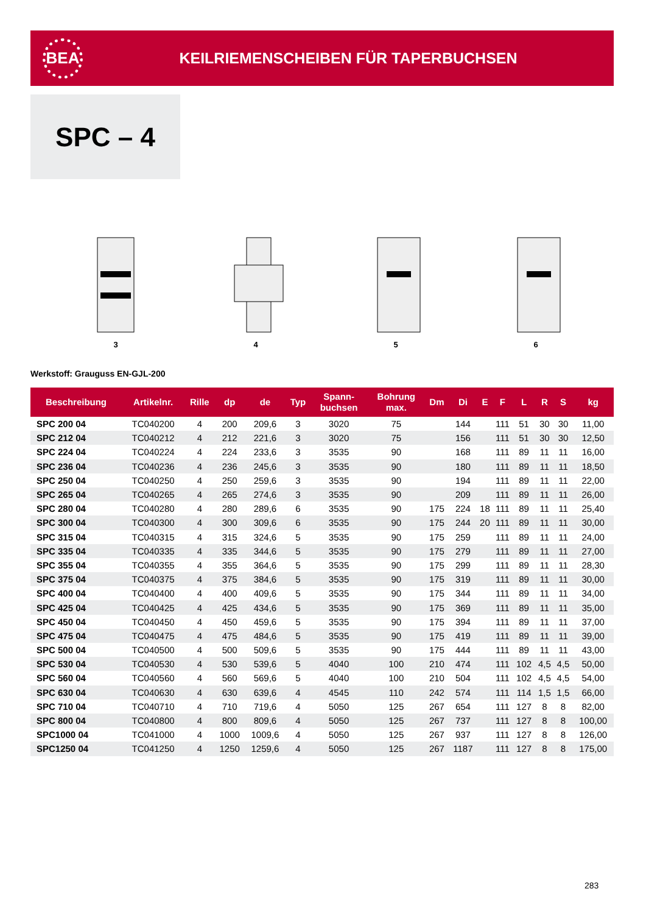BEA
KEILRIEMENSCHEIBEN FÜR TAPERBUCHSEN
SPC – 4
3 4 5 6
Werkstoff: Grauguss EN-GJL-200
| Beschreibung | Artikelnr. | Rille | dp | de | Typ | Spann- buchsen | Bohrung max. | Dm | Di | E | F | L | R | S | kg |
| --- | --- | --- | --- | --- | --- | --- | --- | --- | --- | --- | --- | --- | --- | --- | --- |
| SPC 200 04 | TC040200 | 4 | 200 | 209,6 | 3 | 3020 | 75 | | 144 | | 111 | 51 | 30 | 30 | 11,00 |
| SPC 212 04 | TC040212 | 4 | 212 | 221,6 | 3 | 3020 | 75 | | 156 | | 111 | 51 | 30 | 30 | 12,50 |
| SPC 224 04 | TC040224 | 4 | 224 | 233,6 | 3 | 3535 | 90 | | 168 | | 111 | 89 | 11 | 11 | 16,00 |
| SPC 236 04 | TC040236 | 4 | 236 | 245,6 | 3 | 3535 | 90 | | 180 | | 111 | 89 | 11 | 11 | 18,50 |
| SPC 250 04 | TC040250 | 4 | 250 | 259,6 | 3 | 3535 | 90 | | 194 | | 111 | 89 | 11 | 11 | 22,00 |
| SPC 265 04 | TC040265 | 4 | 265 | 274,6 | 3 | 3535 | 90 | | 209 | | 111 | 89 | 11 | 11 | 26,00 |
| SPC 280 04 | TC040280 | 4 | 280 | 289,6 | 6 | 3535 | 90 | 175 | 224 | 18 | 111 | 89 | 11 | 11 | 25,40 |
| SPC 300 04 | TC040300 | 4 | 300 | 309,6 | 6 | 3535 | 90 | 175 | 244 | 20 | 111 | 89 | 11 | 11 | 30,00 |
| SPC 315 04 | TC040315 | 4 | 315 | 324,6 | 5 | 3535 | 90 | 175 | 259 | | 111 | 89 | 11 | 11 | 24,00 |
| SPC 335 04 | TC040335 | 4 | 335 | 344,6 | 5 | 3535 | 90 | 175 | 279 | | 111 | 89 | 11 | 11 | 27,00 |
| SPC 355 04 | TC040355 | 4 | 355 | 364,6 | 5 | 3535 | 90 | 175 | 299 | | 111 | 89 | 11 | 11 | 28,30 |
| SPC 375 04 | TC040375 | 4 | 375 | 384,6 | 5 | 3535 | 90 | 175 | 319 | | 111 | 89 | 11 | 11 | 30,00 |
| SPC 400 04 | TC040400 | 4 | 400 | 409,6 | 5 | 3535 | 90 | 175 | 344 | | 111 | 89 | 11 | 11 | 34,00 |
| SPC 425 04 | TC040425 | 4 | 425 | 434,6 | 5 | 3535 | 90 | 175 | 369 | | 111 | 89 | 11 | 11 | 35,00 |
| SPC 450 04 | TC040450 | 4 | 450 | 459,6 | 5 | 3535 | 90 | 175 | 394 | | 111 | 89 | 11 | 11 | 37,00 |
| SPC 475 04 | TC040475 | 4 | 475 | 484,6 | 5 | 3535 | 90 | 175 | 419 | | 111 | 89 | 11 | 11 | 39,00 |
| SPC 500 04 | TC040500 | 4 | 500 | 509,6 | 5 | 3535 | 90 | 175 | 444 | | 111 | 89 | 11 | 11 | 43,00 |
| SPC 530 04 | TC040530 | 4 | 530 | 539,6 | 5 | 4040 | 100 | 210 | 474 | | 111 | 102 | 4,5 | 4,5 | 50,00 |
| SPC 560 04 | TC040560 | 4 | 560 | 569,6 | 5 | 4040 | 100 | 210 | 504 | | 111 | 102 | 4,5 | 4,5 | 54,00 |
| SPC 630 04 | TC040630 | 4 | 630 | 639,6 | 4 | 4545 | 110 | 242 | 574 | | 111 | 114 | 1,5 | 1,5 | 66,00 |
| SPC 710 04 | TC040710 | 4 | 710 | 719,6 | 4 | 5050 | 125 | 267 | 654 | | 111 | 127 | 8 | 8 | 82,00 |
| SPC 800 04 | TC040800 | 4 | 800 | 809,6 | 4 | 5050 | 125 | 267 | 737 | | 111 | 127 | 8 | 8 | 100,00 |
| SPC1000 04 | TC041000 | 4 | 1000 | 1009,6 | 4 | 5050 | 125 | 267 | 937 | | 111 | 127 | 8 | 8 | 126,00 |
| SPC1250 04 | TC041250 | 4 | 1250 | 1259,6 | 4 | 5050 | 125 | 267 | 1187 | | 111 | 127 | 8 | 8 | 175,00 |
283